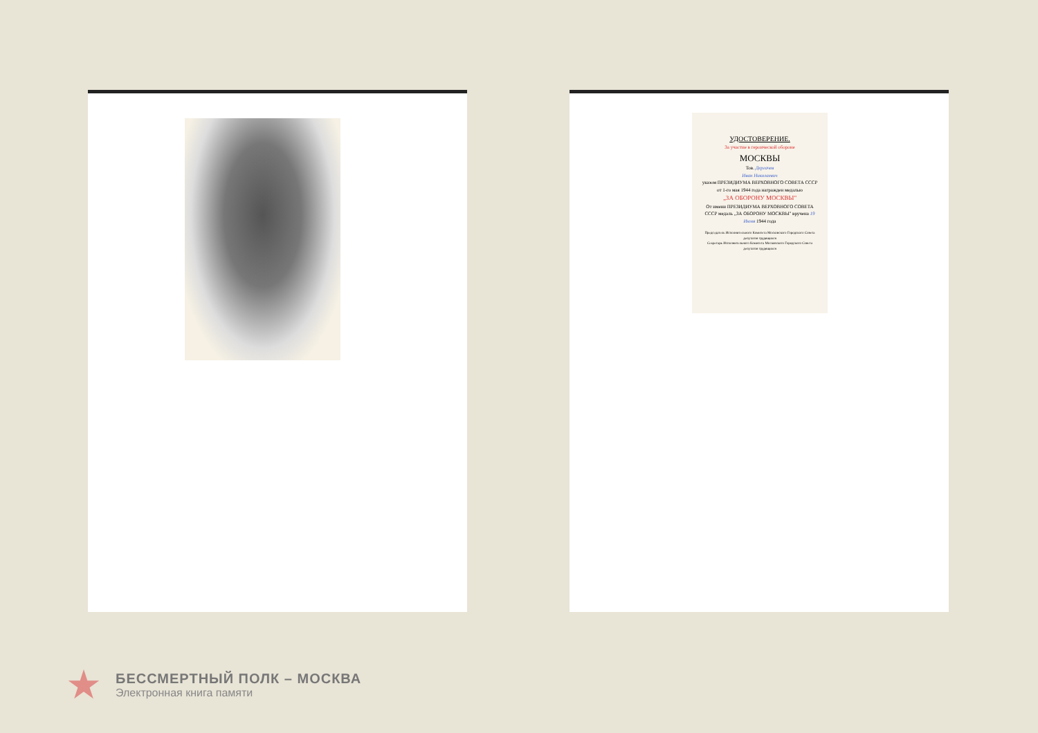УДОСТОВЕРЕНИЕ.
За участие в героической обороне
МОСКВЫ
Тов. Дергачев
Иван Николаевич
указом ПРЕЗИДИУМА ВЕРХОВНОГО СОВЕТА СССР от 1-го мая 1944 года награжден медалью
„ЗА ОБОРОНУ МОСКВЫ"
От имени ПРЕЗИДИУМА ВЕРХОВНОГО СОВЕТА СССР медаль „ЗА ОБОРОНУ МОСКВЫ" вручена 19 Июня 1944 года
Председатель Исполнительного Комитета Московского Городского Совета депутатов трудящихся
Секретарь Исполнительного Комитета Московского Городского Совета депутатов трудящихся
★
БЕССМЕРТНЫЙ ПОЛК – МОСКВА
Электронная книга памяти